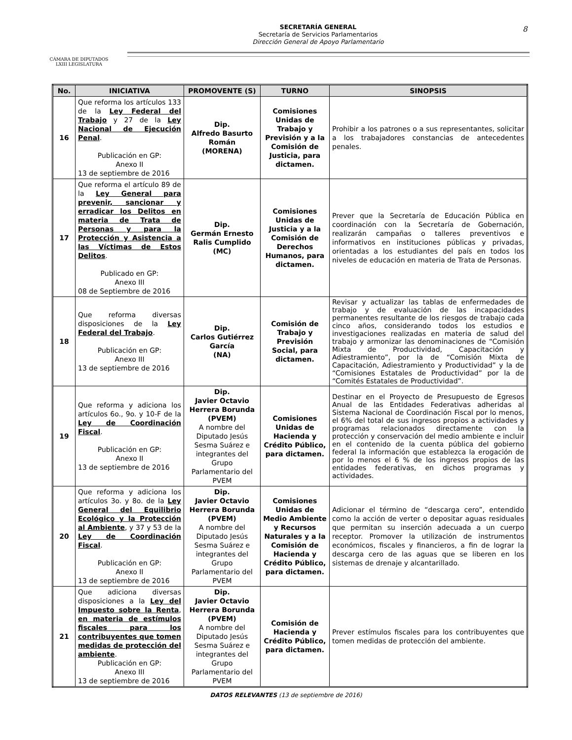CÁMARA DE DIPUTADOS
LXIII LEGISLATURA
SECRETARÍA GENERAL
Secretaría de Servicios Parlamentarios
Dirección General de Apoyo Parlamentario
8
| No. | INICIATIVA | PROMOVENTE (S) | TURNO | SINOPSIS |
| --- | --- | --- | --- | --- |
| 16 | Que reforma los artículos 133 de la Ley Federal del Trabajo y 27 de la Ley Nacional de Ejecución Penal . Publicación en GP: Anexo II 13 de septiembre de 2016 | Dip. Alfredo Basurto Román (MORENA) | Comisiones Unidas de Trabajo y Previsión y a la Comisión de Justicia, para dictamen. | Prohibir a los patrones o a sus representantes, solicitar a los trabajadores constancias de antecedentes penales. |
| 17 | Que reforma el artículo 89 de la Ley General para prevenir, sancionar y erradicar los Delitos en materia de Trata de Personas y para la Protección y Asistencia a las Víctimas de Estos Delitos . Publicado en GP: Anexo III 08 de Septiembre de 2016 | Dip. Germán Ernesto Ralis Cumplido (MC) | Comisiones Unidas de Justicia y a la Comisión de Derechos Humanos, para dictamen. | Prever que la Secretaría de Educación Pública en coordinación con la Secretaría de Gobernación, realizarán campañas o talleres preventivos e informativos en instituciones públicas y privadas, orientadas a los estudiantes del país en todos los niveles de educación en materia de Trata de Personas. |
| 18 | Que reforma diversas disposiciones de la Ley Federal del Trabajo . Publicación en GP: Anexo III 13 de septiembre de 2016 | Dip. Carlos Gutiérrez García (NA) | Comisión de Trabajo y Previsión Social, para dictamen. | Revisar y actualizar las tablas de enfermedades de trabajo y de evaluación de las incapacidades permanentes resultante de los riesgos de trabajo cada cinco años, considerando todos los estudios e investigaciones realizadas en materia de salud del trabajo y armonizar las denominaciones de “Comisión Mixta de Productividad, Capacitación y Adiestramiento”, por la de “Comisión Mixta de Capacitación, Adiestramiento y Productividad” y la de “Comisiones Estatales de Productividad” por la de “Comités Estatales de Productividad”. |
| 19 | Que reforma y adiciona los artículos 6o., 9o. y 10-F de la Ley de Coordinación Fiscal . Publicación en GP: Anexo II 13 de septiembre de 2016 | Dip. Javier Octavio Herrera Borunda (PVEM) A nombre del Diputado Jesús Sesma Suárez e integrantes del Grupo Parlamentario del PVEM | Comisiones Unidas de Hacienda y Crédito Público, para dictamen. | Destinar en el Proyecto de Presupuesto de Egresos Anual de las Entidades Federativas adheridas al Sistema Nacional de Coordinación Fiscal por lo menos, el 6% del total de sus ingresos propios a actividades y programas relacionados directamente con la protección y conservación del medio ambiente e incluir en el contenido de la cuenta pública del gobierno federal la información que establezca la erogación de por lo menos el 6 % de los ingresos propios de las entidades federativas, en dichos programas y actividades. |
| 20 | Que reforma y adiciona los artículos 3o. y 8o. de la Ley General del Equilibrio Ecológico y la Protección al Ambiente , y 37 y 53 de la Ley de Coordinación Fiscal . Publicación en GP: Anexo II 13 de septiembre de 2016 | Dip. Javier Octavio Herrera Borunda (PVEM) A nombre del Diputado Jesús Sesma Suárez e integrantes del Grupo Parlamentario del PVEM | Comisiones Unidas de Medio Ambiente y Recursos Naturales y a la Comisión de Hacienda y Crédito Público, para dictamen. | Adicionar el término de “descarga cero”, entendido como la acción de verter o depositar aguas residuales que permitan su inserción adecuada a un cuerpo receptor. Promover la utilización de instrumentos económicos, fiscales y financieros, a fin de lograr la descarga cero de las aguas que se liberen en los sistemas de drenaje y alcantarillado. |
| 21 | Que adiciona diversas disposiciones a la Ley del Impuesto sobre la Renta , en materia de estímulos fiscales para los contribuyentes que tomen medidas de protección del ambiente . Publicación en GP: Anexo III 13 de septiembre de 2016 | Dip. Javier Octavio Herrera Borunda (PVEM) A nombre del Diputado Jesús Sesma Suárez e integrantes del Grupo Parlamentario del PVEM | Comisión de Hacienda y Crédito Público, para dictamen. | Prever estímulos fiscales para los contribuyentes que tomen medidas de protección del ambiente. |
DATOS RELEVANTES (13 de septiembre de 2016)